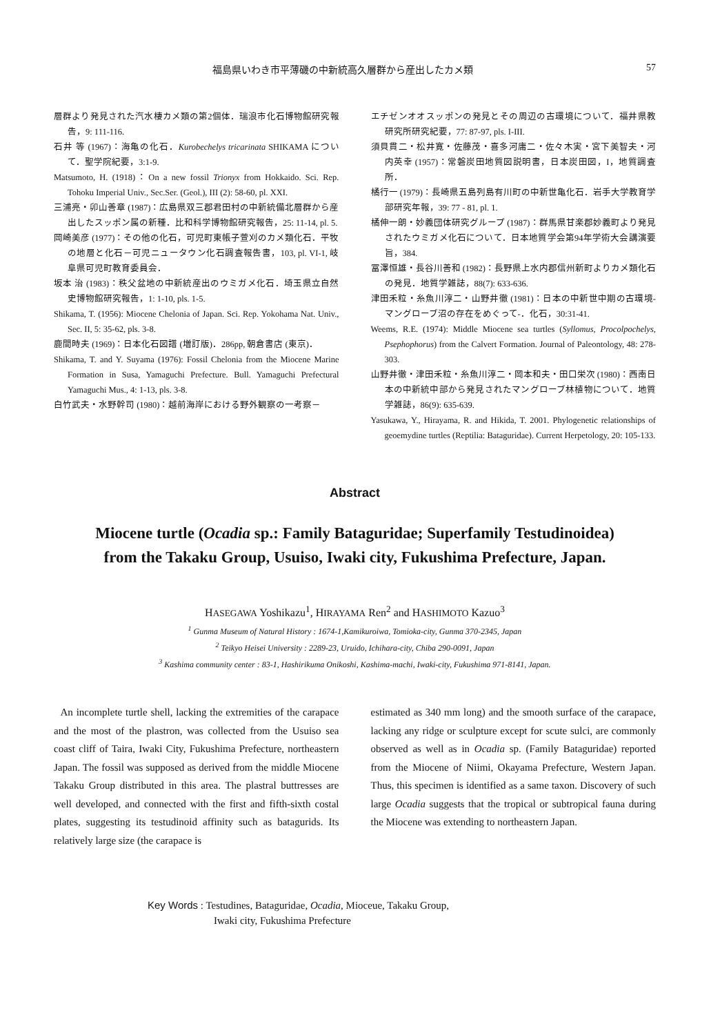福島県いわき市平薄磯の中新統高久層群から産出したカメ類 57
層群より発見された汽水棲カメ類の第2個体．瑞浪市化石博物館研究報告，9: 111-116.
石井 等 (1967)：海亀の化石．Kurobechelys tricarinata SHIKAMA について．聖学院紀要，3:1-9.
Matsumoto, H. (1918)：On a new fossil Trionyx from Hokkaido. Sci. Rep. Tohoku Imperial Univ., Sec.Ser. (Geol.), III (2): 58-60, pl. XXI.
三浦亮・卯山善章 (1987)：広島県双三郡君田村の中新統備北層群から産出したスッポン属の新種．比和科学博物館研究報告，25: 11-14, pl. 5.
岡崎美彦 (1977)：その他の化石，可児町東帳子萱刈のカメ類化石．平牧の地層と化石－可児ニュータウン化石調査報告書，103, pl. VI-1, 岐阜県可児町教育委員会．
坂本 治 (1983)：秩父盆地の中新統産出のウミガメ化石．埼玉県立自然史博物館研究報告，1: 1-10, pls. 1-5.
Shikama, T. (1956): Miocene Chelonia of Japan. Sci. Rep. Yokohama Nat. Univ., Sec. II, 5: 35-62, pls. 3-8.
鹿間時夫 (1969)：日本化石図譜 (増訂版)．286pp, 朝倉書店 (東京)．
Shikama, T. and Y. Suyama (1976): Fossil Chelonia from the Miocene Marine Formation in Susa, Yamaguchi Prefecture. Bull. Yamaguchi Prefectural Yamaguchi Mus., 4: 1-13, pls. 3-8.
白竹武夫・水野幹司 (1980)：越前海岸における野外観察の一考察－
エチゼンオオスッポンの発見とその周辺の古環境について．福井県教研究所研究紀要，77: 87-97, pls. I-III.
須貝貫二・松井寛・佐藤茂・喜多河庸二・佐々木実・宮下美智夫・河内英幸 (1957)：常磐炭田地質図説明書，日本炭田図，I，地質調査所．
橘行一 (1979)：長崎県五島列島有川町の中新世亀化石．岩手大学教育学部研究年報，39: 77 - 81, pl. 1.
橘伸一朗・妙義団体研究グループ (1987)：群馬県甘楽郡妙義町より発見されたウミガメ化石について．日本地質学会第94年学術大会講演要旨，384.
冨澤恒雄・長谷川善和 (1982)：長野県上水内郡信州新町よりカメ類化石の発見．地質学雑誌，88(7): 633-636.
津田禾粒・糸魚川淳二・山野井徹 (1981)：日本の中新世中期の古環境-マングローブ沼の存在をめぐって-．化石，30:31-41.
Weems, R.E. (1974): Middle Miocene sea turtles (Syllomus, Procolpochelys, Psephophorus) from the Calvert Formation. Journal of Paleontology, 48: 278-303.
山野井徹・津田禾粒・糸魚川淳二・岡本和夫・田口栄次 (1980)：西南日本の中新統中部から発見されたマングローブ林植物について．地質学雑誌，86(9): 635-639.
Yasukawa, Y., Hirayama, R. and Hikida, T. 2001. Phylogenetic relationships of geoemydine turtles (Reptilia: Bataguridae). Current Herpetology, 20: 105-133.
Abstract
Miocene turtle (Ocadia sp.: Family Bataguridae; Superfamily Testudinoidea)
from the Takaku Group, Usuiso, Iwaki city, Fukushima Prefecture, Japan.
HASEGAWA Yoshikazu<sup>1</sup>, HIRAYAMA Ren<sup>2</sup> and HASHIMOTO Kazuo<sup>3</sup>
<sup>1</sup> Gunma Museum of Natural History : 1674-1,Kamikuroiwa, Tomioka-city, Gunma 370-2345, Japan
<sup>2</sup> Teikyo Heisei University : 2289-23, Uruido, Ichihara-city, Chiba 290-0091, Japan
<sup>3</sup> Kashima community center : 83-1, Hashirikuma Onikoshi, Kashima-machi, Iwaki-city, Fukushima 971-8141, Japan.
An incomplete turtle shell, lacking the extremities of the carapace and the most of the plastron, was collected from the Usuiso sea coast cliff of Taira, Iwaki City, Fukushima Prefecture, northeastern Japan. The fossil was supposed as derived from the middle Miocene Takaku Group distributed in this area. The plastral buttresses are well developed, and connected with the first and fifth-sixth costal plates, suggesting its testudinoid affinity such as batagurids. Its relatively large size (the carapace is
estimated as 340 mm long) and the smooth surface of the carapace, lacking any ridge or sculpture except for scute sulci, are commonly observed as well as in Ocadia sp. (Family Bataguridae) reported from the Miocene of Niimi, Okayama Prefecture, Western Japan. Thus, this specimen is identified as a same taxon. Discovery of such large Ocadia suggests that the tropical or subtropical fauna during the Miocene was extending to northeastern Japan.
Key Words : Testudines, Bataguridae, Ocadia, Mioceue, Takaku Group,
Iwaki city, Fukushima Prefecture